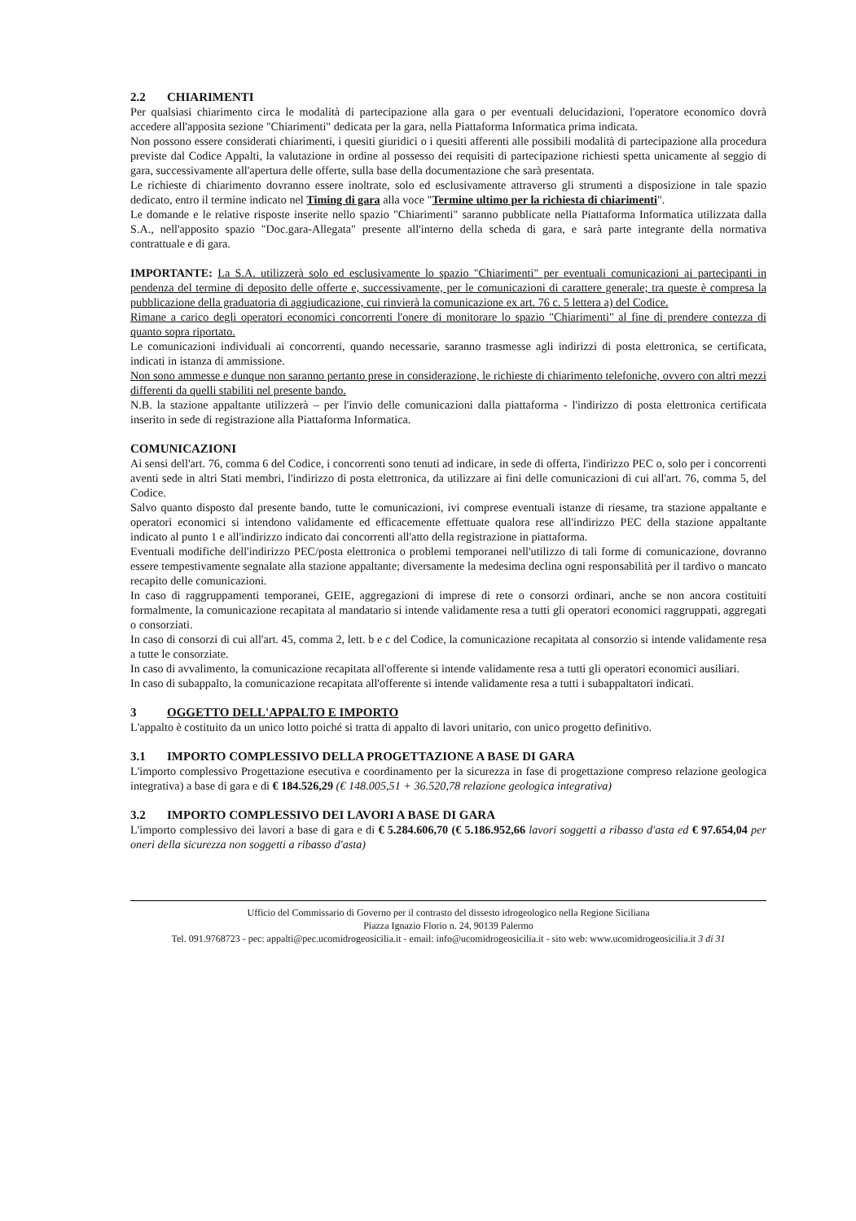2.2 CHIARIMENTI
Per qualsiasi chiarimento circa le modalità di partecipazione alla gara o per eventuali delucidazioni, l'operatore economico dovrà accedere all'apposita sezione "Chiarimenti" dedicata per la gara, nella Piattaforma Informatica prima indicata.
Non possono essere considerati chiarimenti, i quesiti giuridici o i quesiti afferenti alle possibili modalità di partecipazione alla procedura previste dal Codice Appalti, la valutazione in ordine al possesso dei requisiti di partecipazione richiesti spetta unicamente al seggio di gara, successivamente all'apertura delle offerte, sulla base della documentazione che sarà presentata.
Le richieste di chiarimento dovranno essere inoltrate, solo ed esclusivamente attraverso gli strumenti a disposizione in tale spazio dedicato, entro il termine indicato nel Timing di gara alla voce "Termine ultimo per la richiesta di chiarimenti".
Le domande e le relative risposte inserite nello spazio "Chiarimenti" saranno pubblicate nella Piattaforma Informatica utilizzata dalla S.A., nell'apposito spazio "Doc.gara-Allegata" presente all'interno della scheda di gara, e sarà parte integrante della normativa contrattuale e di gara.
IMPORTANTE: La S.A. utilizzerà solo ed esclusivamente lo spazio "Chiarimenti" per eventuali comunicazioni ai partecipanti in pendenza del termine di deposito delle offerte e, successivamente, per le comunicazioni di carattere generale; tra queste è compresa la pubblicazione della graduatoria di aggiudicazione, cui rinvierà la comunicazione ex art. 76 c. 5 lettera a) del Codice.
Rimane a carico degli operatori economici concorrenti l'onere di monitorare lo spazio "Chiarimenti" al fine di prendere contezza di quanto sopra riportato.
Le comunicazioni individuali ai concorrenti, quando necessarie, saranno trasmesse agli indirizzi di posta elettronica, se certificata, indicati in istanza di ammissione.
Non sono ammesse e dunque non saranno pertanto prese in considerazione, le richieste di chiarimento telefoniche, ovvero con altri mezzi differenti da quelli stabiliti nel presente bando.
N.B. la stazione appaltante utilizzerà – per l'invio delle comunicazioni dalla piattaforma - l'indirizzo di posta elettronica certificata inserito in sede di registrazione alla Piattaforma Informatica.
COMUNICAZIONI
Ai sensi dell'art. 76, comma 6 del Codice, i concorrenti sono tenuti ad indicare, in sede di offerta, l'indirizzo PEC o, solo per i concorrenti aventi sede in altri Stati membri, l'indirizzo di posta elettronica, da utilizzare ai fini delle comunicazioni di cui all'art. 76, comma 5, del Codice.
Salvo quanto disposto dal presente bando, tutte le comunicazioni, ivi comprese eventuali istanze di riesame, tra stazione appaltante e operatori economici si intendono validamente ed efficacemente effettuate qualora rese all'indirizzo PEC della stazione appaltante indicato al punto 1 e all'indirizzo indicato dai concorrenti all'atto della registrazione in piattaforma.
Eventuali modifiche dell'indirizzo PEC/posta elettronica o problemi temporanei nell'utilizzo di tali forme di comunicazione, dovranno essere tempestivamente segnalate alla stazione appaltante; diversamente la medesima declina ogni responsabilità per il tardivo o mancato recapito delle comunicazioni.
In caso di raggruppamenti temporanei, GEIE, aggregazioni di imprese di rete o consorzi ordinari, anche se non ancora costituiti formalmente, la comunicazione recapitata al mandatario si intende validamente resa a tutti gli operatori economici raggruppati, aggregati o consorziati.
In caso di consorzi di cui all'art. 45, comma 2, lett. b e c del Codice, la comunicazione recapitata al consorzio si intende validamente resa a tutte le consorziate.
In caso di avvalimento, la comunicazione recapitata all'offerente si intende validamente resa a tutti gli operatori economici ausiliari.
In caso di subappalto, la comunicazione recapitata all'offerente si intende validamente resa a tutti i subappaltatori indicati.
3 OGGETTO DELL'APPALTO E IMPORTO
L'appalto è costituito da un unico lotto poiché si tratta di appalto di lavori unitario, con unico progetto definitivo.
3.1 IMPORTO COMPLESSIVO DELLA PROGETTAZIONE A BASE DI GARA
L'importo complessivo Progettazione esecutiva e coordinamento per la sicurezza in fase di progettazione compreso relazione geologica integrativa) a base di gara e di € 184.526,29 (€ 148.005,51 + 36.520,78 relazione geologica integrativa)
3.2 IMPORTO COMPLESSIVO DEI LAVORI A BASE DI GARA
L'importo complessivo dei lavori a base di gara e di € 5.284.606,70 (€ 5.186.952,66 lavori soggetti a ribasso d'asta ed € 97.654,04 per oneri della sicurezza non soggetti a ribasso d'asta)
Ufficio del Commissario di Governo per il contrasto del dissesto idrogeologico nella Regione Siciliana
Piazza Ignazio Florio n. 24, 90139 Palermo
Tel. 091.9768723 - pec: appalti@pec.ucomidrogeosicilia.it - email: info@ucomidrogeosicilia.it - sito web: www.ucomidrogeosicilia.it 3 di 31